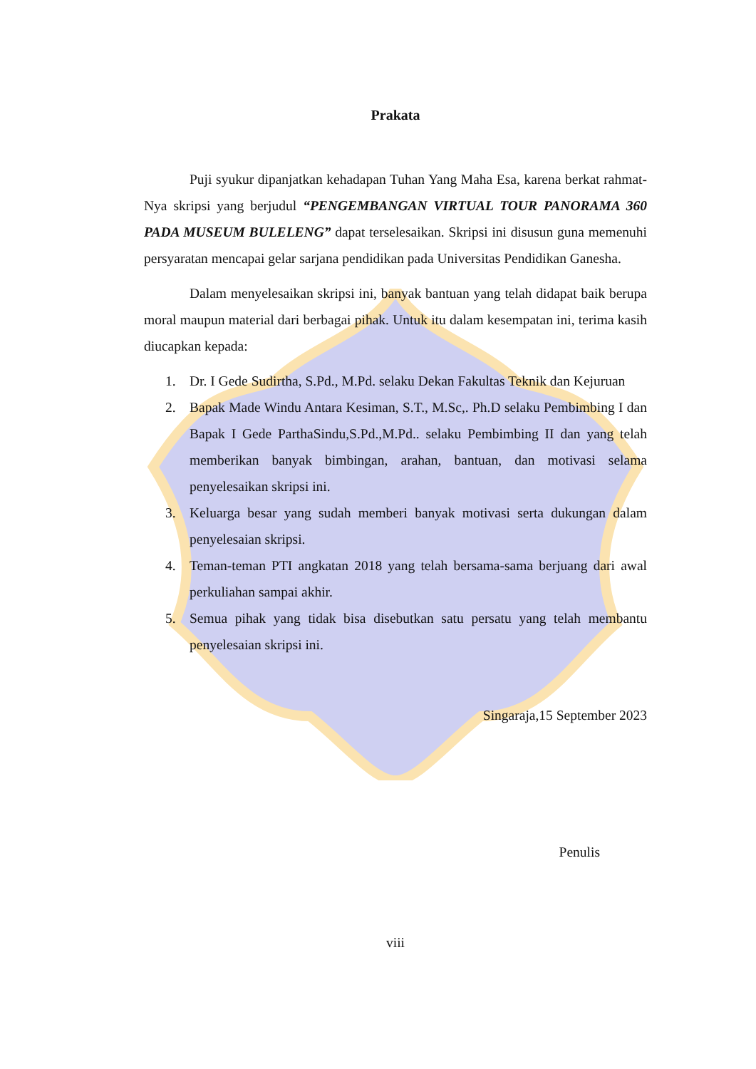Prakata
Puji syukur dipanjatkan kehadapan Tuhan Yang Maha Esa, karena berkat rahmat-Nya skripsi yang berjudul “PENGEMBANGAN VIRTUAL TOUR PANORAMA 360 PADA MUSEUM BULELENG” dapat terselesaikan. Skripsi ini disusun guna memenuhi persyaratan mencapai gelar sarjana pendidikan pada Universitas Pendidikan Ganesha.
Dalam menyelesaikan skripsi ini, banyak bantuan yang telah didapat baik berupa moral maupun material dari berbagai pihak. Untuk itu dalam kesempatan ini, terima kasih diucapkan kepada:
1. Dr. I Gede Sudirtha, S.Pd., M.Pd. selaku Dekan Fakultas Teknik dan Kejuruan
2. Bapak Made Windu Antara Kesiman, S.T., M.Sc,. Ph.D selaku Pembimbing I dan Bapak I Gede ParthaSindu,S.Pd.,M.Pd.. selaku Pembimbing II dan yang telah memberikan banyak bimbingan, arahan, bantuan, dan motivasi selama penyelesaikan skripsi ini.
3. Keluarga besar yang sudah memberi banyak motivasi serta dukungan dalam penyelesaian skripsi.
4. Teman-teman PTI angkatan 2018 yang telah bersama-sama berjuang dari awal perkuliahan sampai akhir.
5. Semua pihak yang tidak bisa disebutkan satu persatu yang telah membantu penyelesaian skripsi ini.
Singaraja,15 September 2023
Penulis
viii